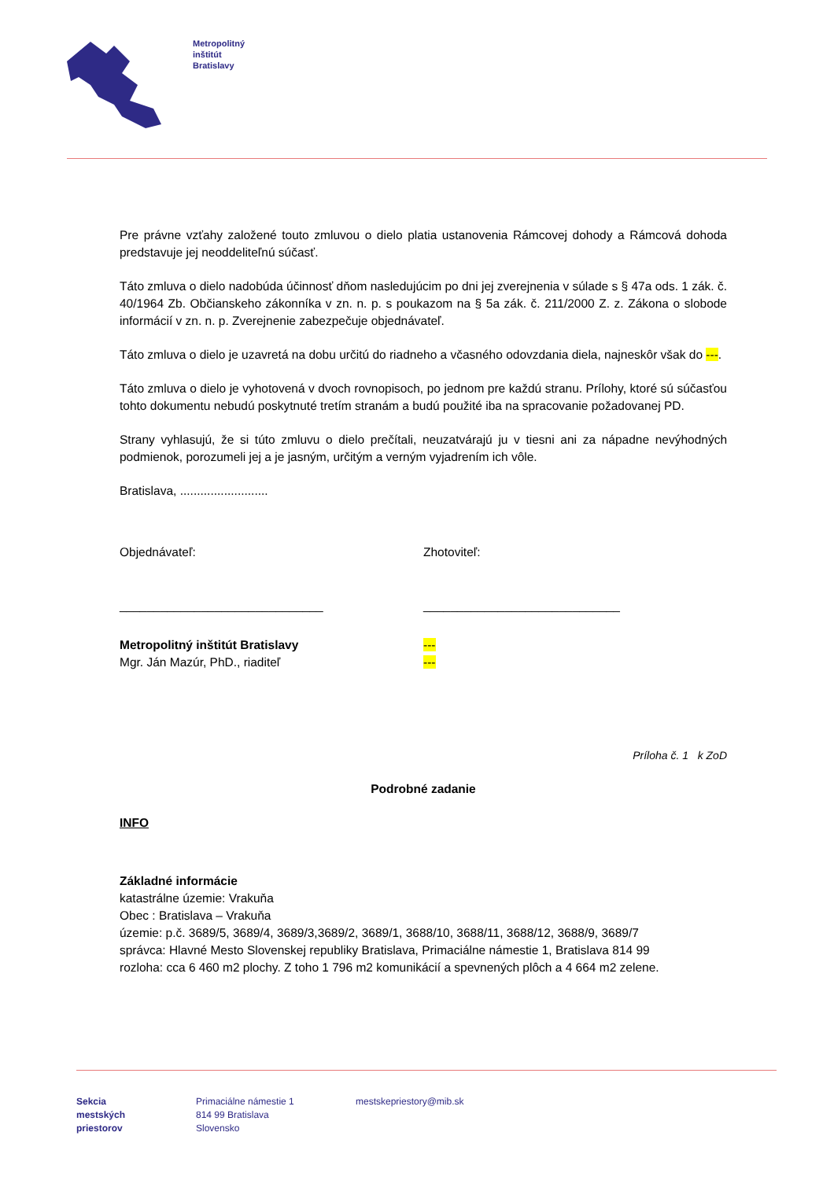Metropolitný
inštitút
Bratislavy
Pre právne vzťahy založené touto zmluvou o dielo platia ustanovenia Rámcovej dohody a Rámcová dohoda predstavuje jej neoddeliteľnú súčasť.
Táto zmluva o dielo nadobúda účinnosť dňom nasledujúcim po dni jej zverejnenia v súlade s § 47a ods. 1 zák. č. 40/1964 Zb. Občianskeho zákonníka v zn. n. p. s poukazom na § 5a zák. č. 211/2000 Z. z. Zákona o slobode informácií v zn. n. p. Zverejnenie zabezpečuje objednávateľ.
Táto zmluva o dielo je uzavretá na dobu určitú do riadneho a včasného odovzdania diela, najneskôr však do ---.
Táto zmluva o dielo je vyhotovená v dvoch rovnopisoch, po jednom pre každú stranu. Prílohy, ktoré sú súčasťou tohto dokumentu nebudú poskytnuté tretím stranám a budú použité iba na spracovanie požadovanej PD.
Strany vyhlasujú, že si túto zmluvu o dielo prečítali, neuzatvárajú ju v tiesni ani za nápadne nevýhodných podmienok, porozumeli jej a je jasným, určitým a verným vyjadrením ich vôle.
Bratislava, ..........................
Objednávateľ: Zhotoviteľ:
______________________________ _____________________________
Metropolitný inštitút Bratislavy
Mgr. Ján Mazúr, PhD., riaditeľ
---
---
Príloha č. 1 k ZoD
Podrobné zadanie
INFO
Základné informácie
katastrálne územie: Vrakuňa
Obec : Bratislava – Vrakuňa
územie: p.č. 3689/5, 3689/4, 3689/3,3689/2, 3689/1, 3688/10, 3688/11, 3688/12, 3688/9, 3689/7
správca: Hlavné Mesto Slovenskej republiky Bratislava, Primaciálne námestie 1, Bratislava 814 99
rozloha: cca 6 460 m2 plochy. Z toho 1 796 m2 komunikácií a spevnených plôch a 4 664 m2 zelene.
Sekcia
mestských
priestorov
Primaciálne námestie 1
814 99 Bratislava
Slovensko
mestskepriestory@mib.sk